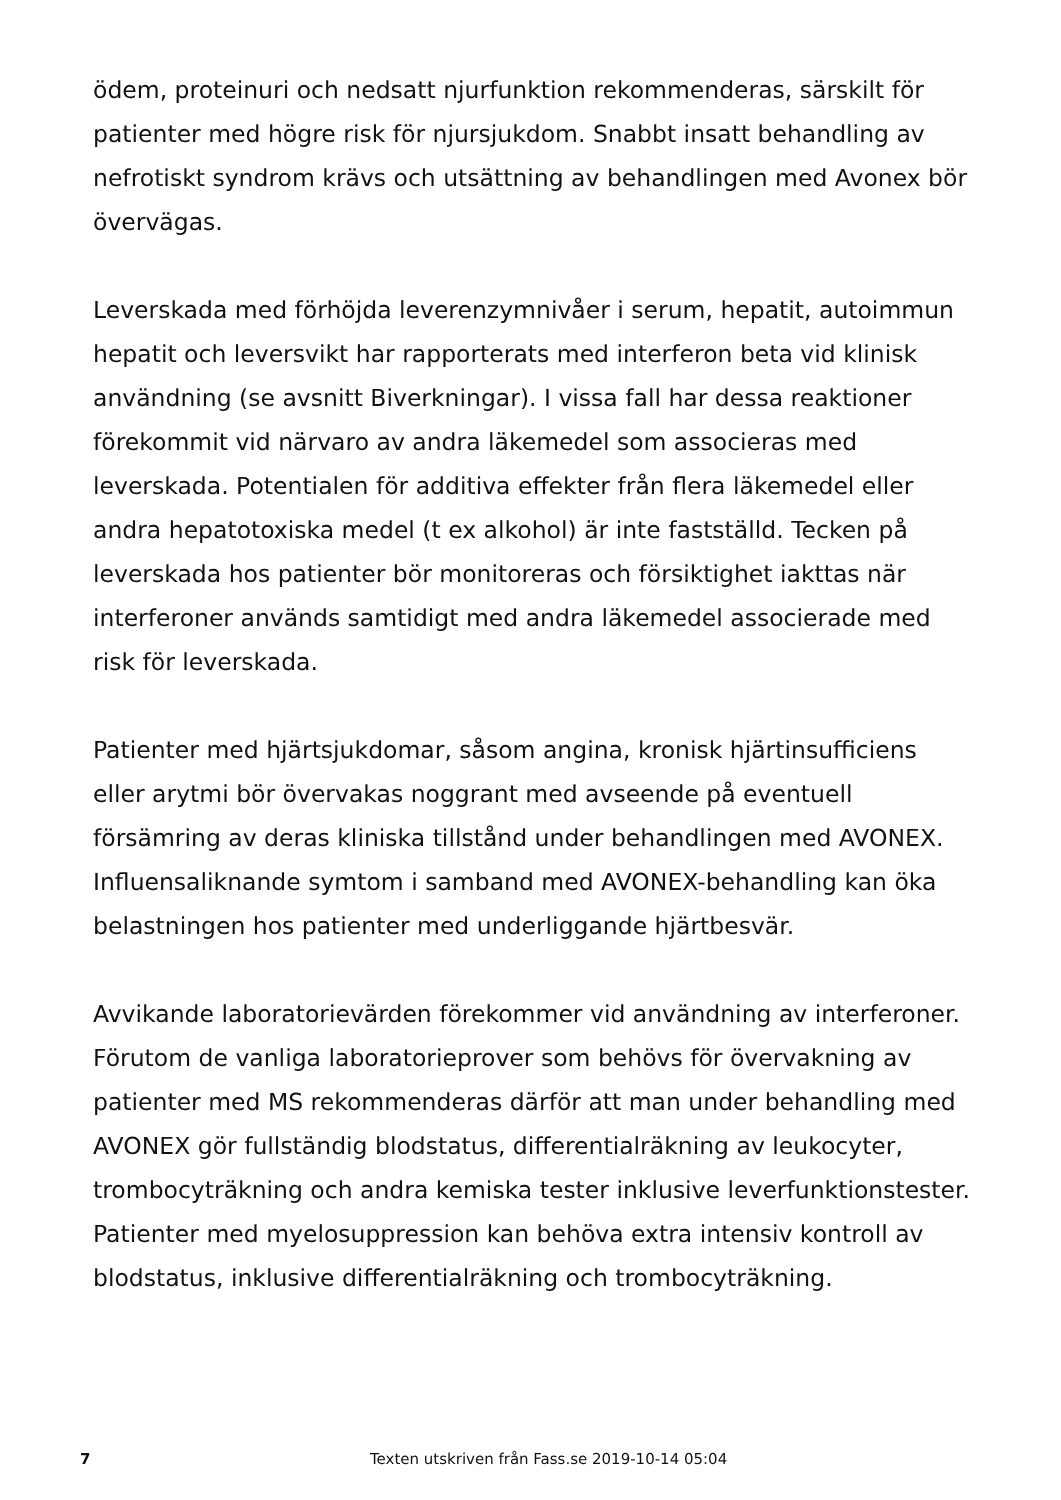ödem, proteinuri och nedsatt njurfunktion rekommenderas, särskilt för patienter med högre risk för njursjukdom. Snabbt insatt behandling av nefrotiskt syndrom krävs och utsättning av behandlingen med Avonex bör övervägas.
Leverskada med förhöjda leverenzymnivåer i serum, hepatit, autoimmun hepatit och leversvikt har rapporterats med interferon beta vid klinisk användning (se avsnitt Biverkningar). I vissa fall har dessa reaktioner förekommit vid närvaro av andra läkemedel som associeras med leverskada. Potentialen för additiva effekter från flera läkemedel eller andra hepatotoxiska medel (t ex alkohol) är inte fastställd. Tecken på leverskada hos patienter bör monitoreras och försiktighet iakttas när interferoner används samtidigt med andra läkemedel associerade med risk för leverskada.
Patienter med hjärtsjukdomar, såsom angina, kronisk hjärtinsufficiens eller arytmi bör övervakas noggrant med avseende på eventuell försämring av deras kliniska tillstånd under behandlingen med AVONEX. Influensaliknande symtom i samband med AVONEX-behandling kan öka belastningen hos patienter med underliggande hjärtbesvär.
Avvikande laboratorievärden förekommer vid användning av interferoner. Förutom de vanliga laboratorieprover som behövs för övervakning av patienter med MS rekommenderas därför att man under behandling med AVONEX gör fullständig blodstatus, differentialräkning av leukocyter, trombocyträkning och andra kemiska tester inklusive leverfunktionstester. Patienter med myelosuppression kan behöva extra intensiv kontroll av blodstatus, inklusive differentialräkning och trombocyträkning.
7 Texten utskriven från Fass.se 2019-10-14 05:04